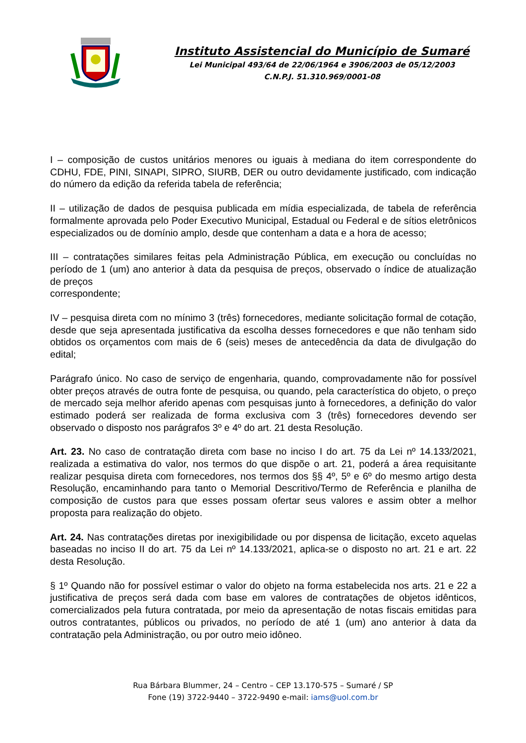Instituto Assistencial do Município de Sumaré
Lei Municipal 493/64 de 22/06/1964 e 3906/2003 de 05/12/2003
C.N.P.J. 51.310.969/0001-08
I – composição de custos unitários menores ou iguais à mediana do item correspondente do CDHU, FDE, PINI, SINAPI, SIPRO, SIURB, DER ou outro devidamente justificado, com indicação do número da edição da referida tabela de referência;
II – utilização de dados de pesquisa publicada em mídia especializada, de tabela de referência formalmente aprovada pelo Poder Executivo Municipal, Estadual ou Federal e de sítios eletrônicos especializados ou de domínio amplo, desde que contenham a data e a hora de acesso;
III – contratações similares feitas pela Administração Pública, em execução ou concluídas no período de 1 (um) ano anterior à data da pesquisa de preços, observado o índice de atualização de preços
correspondente;
IV – pesquisa direta com no mínimo 3 (três) fornecedores, mediante solicitação formal de cotação, desde que seja apresentada justificativa da escolha desses fornecedores e que não tenham sido obtidos os orçamentos com mais de 6 (seis) meses de antecedência da data de divulgação do edital;
Parágrafo único. No caso de serviço de engenharia, quando, comprovadamente não for possível obter preços através de outra fonte de pesquisa, ou quando, pela característica do objeto, o preço de mercado seja melhor aferido apenas com pesquisas junto à fornecedores, a definição do valor estimado poderá ser realizada de forma exclusiva com 3 (três) fornecedores devendo ser observado o disposto nos parágrafos 3º e 4º do art. 21 desta Resolução.
Art. 23. No caso de contratação direta com base no inciso I do art. 75 da Lei nº 14.133/2021, realizada a estimativa do valor, nos termos do que dispõe o art. 21, poderá a área requisitante realizar pesquisa direta com fornecedores, nos termos dos §§ 4º, 5º e 6º do mesmo artigo desta Resolução, encaminhando para tanto o Memorial Descritivo/Termo de Referência e planilha de composição de custos para que esses possam ofertar seus valores e assim obter a melhor proposta para realização do objeto.
Art. 24. Nas contratações diretas por inexigibilidade ou por dispensa de licitação, exceto aquelas baseadas no inciso II do art. 75 da Lei nº 14.133/2021, aplica-se o disposto no art. 21 e art. 22 desta Resolução.
§ 1º Quando não for possível estimar o valor do objeto na forma estabelecida nos arts. 21 e 22 a justificativa de preços será dada com base em valores de contratações de objetos idênticos, comercializados pela futura contratada, por meio da apresentação de notas fiscais emitidas para outros contratantes, públicos ou privados, no período de até 1 (um) ano anterior à data da contratação pela Administração, ou por outro meio idôneo.
Rua Bárbara Blummer, 24 – Centro – CEP 13.170-575 – Sumaré / SP
Fone (19) 3722-9440 – 3722-9490 e-mail: iams@uol.com.br